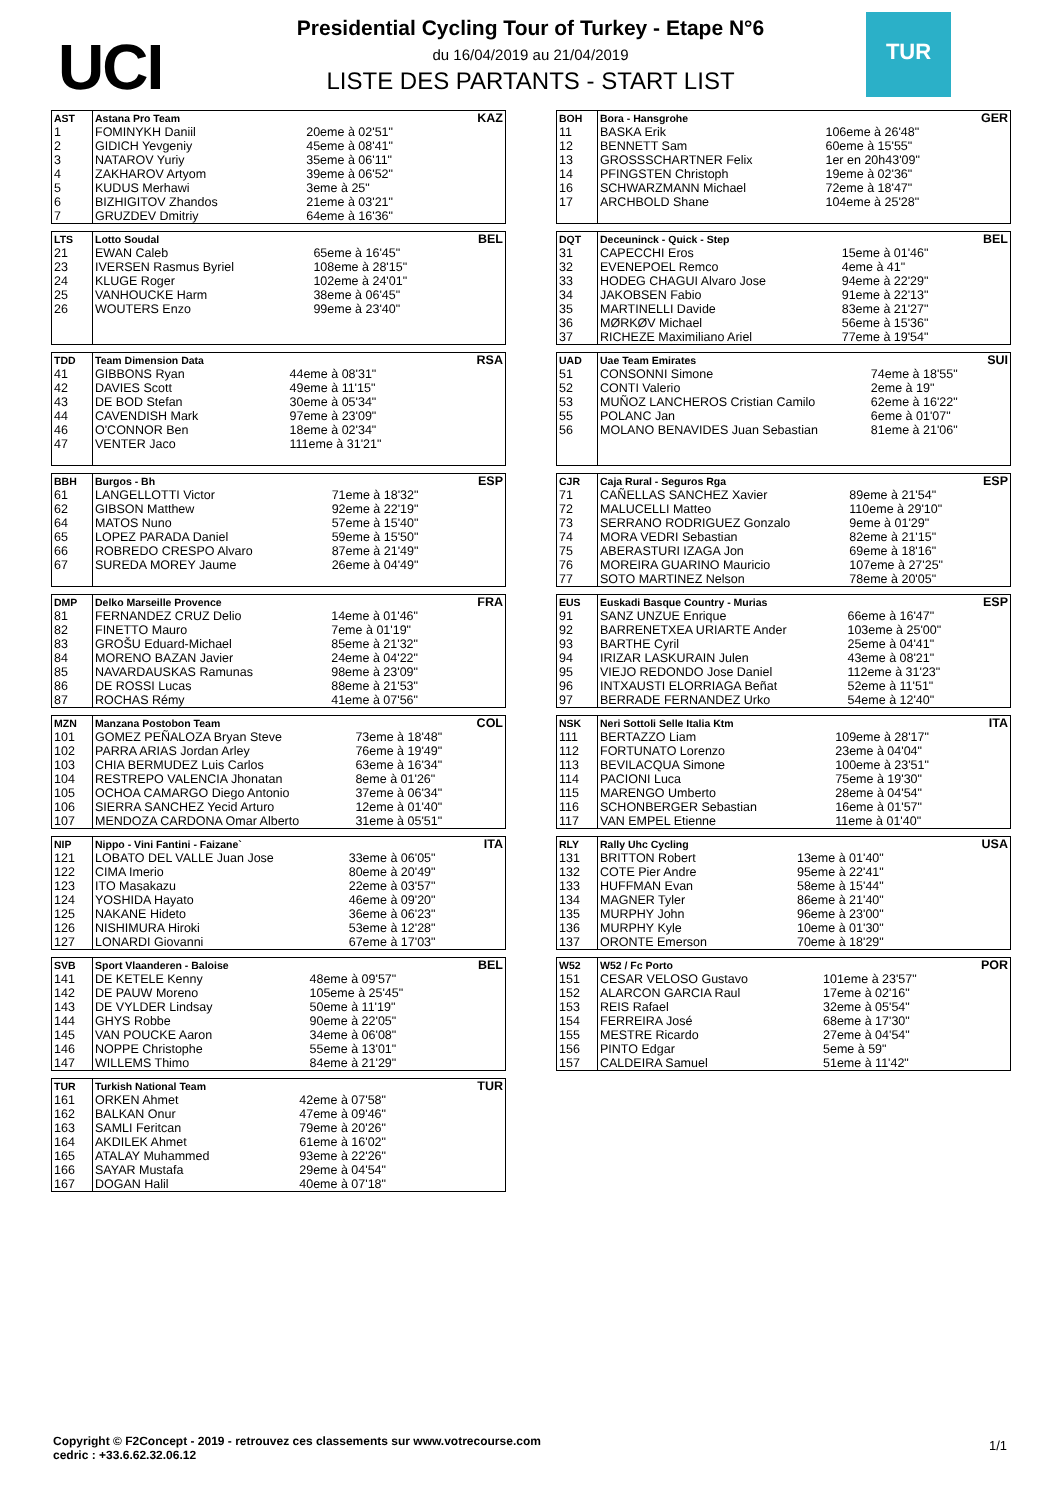UCI
TUR
Presidential Cycling Tour of Turkey - Etape N°6
du 16/04/2019 au 21/04/2019
LISTE DES PARTANTS - START LIST
| AST | Astana Pro Team | | KAZ |
| --- | --- | --- | --- |
| 1 | FOMINYKH Daniil | 20eme à 02'51" | |
| 2 | GIDICH Yevgeniy | 45eme à 08'41" | |
| 3 | NATAROV Yuriy | 35eme à 06'11" | |
| 4 | ZAKHAROV Artyom | 39eme à 06'52" | |
| 5 | KUDUS Merhawi | 3eme à 25" | |
| 6 | BIZHIGITOV Zhandos | 21eme à 03'21" | |
| 7 | GRUZDEV Dmitriy | 64eme à 16'36" | |
| LTS | Lotto Soudal | | BEL |
| --- | --- | --- | --- |
| 21 | EWAN Caleb | 65eme à 16'45" | |
| 23 | IVERSEN Rasmus Byriel | 108eme à 28'15" | |
| 24 | KLUGE Roger | 102eme à 24'01" | |
| 25 | VANHOUCKE Harm | 38eme à 06'45" | |
| 26 | WOUTERS Enzo | 99eme à 23'40" | |
| TDD | Team Dimension Data | | RSA |
| --- | --- | --- | --- |
| 41 | GIBBONS Ryan | 44eme à 08'31" | |
| 42 | DAVIES Scott | 49eme à 11'15" | |
| 43 | DE BOD Stefan | 30eme à 05'34" | |
| 44 | CAVENDISH Mark | 97eme à 23'09" | |
| 46 | O'CONNOR Ben | 18eme à 02'34" | |
| 47 | VENTER Jaco | 111eme à 31'21" | |
| BBH | Burgos - Bh | | ESP |
| --- | --- | --- | --- |
| 61 | LANGELLOTTI Victor | 71eme à 18'32" | |
| 62 | GIBSON Matthew | 92eme à 22'19" | |
| 64 | MATOS Nuno | 57eme à 15'40" | |
| 65 | LOPEZ PARADA Daniel | 59eme à 15'50" | |
| 66 | ROBREDO CRESPO Alvaro | 87eme à 21'49" | |
| 67 | SUREDA MOREY Jaume | 26eme à 04'49" | |
| DMP | Delko Marseille Provence | | FRA |
| --- | --- | --- | --- |
| 81 | FERNANDEZ CRUZ Delio | 14eme à 01'46" | |
| 82 | FINETTO Mauro | 7eme à 01'19" | |
| 83 | GROŠU Eduard-Michael | 85eme à 21'32" | |
| 84 | MORENO BAZAN Javier | 24eme à 04'22" | |
| 85 | NAVARDAUSKAS Ramunas | 98eme à 23'09" | |
| 86 | DE ROSSI Lucas | 88eme à 21'53" | |
| 87 | ROCHAS Rémy | 41eme à 07'56" | |
| MZN | Manzana Postobon Team | | COL |
| --- | --- | --- | --- |
| 101 | GOMEZ PEÑALOZA Bryan Steve | 73eme à 18'48" | |
| 102 | PARRA ARIAS Jordan Arley | 76eme à 19'49" | |
| 103 | CHIA BERMUDEZ Luis Carlos | 63eme à 16'34" | |
| 104 | RESTREPO VALENCIA Jhonatan | 8eme à 01'26" | |
| 105 | OCHOA CAMARGO Diego Antonio | 37eme à 06'34" | |
| 106 | SIERRA SANCHEZ Yecid Arturo | 12eme à 01'40" | |
| 107 | MENDOZA CARDONA Omar Alberto | 31eme à 05'51" | |
| NIP | Nippo - Vini Fantini - Faizane` | | ITA |
| --- | --- | --- | --- |
| 121 | LOBATO DEL VALLE Juan Jose | 33eme à 06'05" | |
| 122 | CIMA Imerio | 80eme à 20'49" | |
| 123 | ITO Masakazu | 22eme à 03'57" | |
| 124 | YOSHIDA Hayato | 46eme à 09'20" | |
| 125 | NAKANE Hideto | 36eme à 06'23" | |
| 126 | NISHIMURA Hiroki | 53eme à 12'28" | |
| 127 | LONARDI Giovanni | 67eme à 17'03" | |
| SVB | Sport Vlaanderen - Baloise | | BEL |
| --- | --- | --- | --- |
| 141 | DE KETELE Kenny | 48eme à 09'57" | |
| 142 | DE PAUW Moreno | 105eme à 25'45" | |
| 143 | DE VYLDER Lindsay | 50eme à 11'19" | |
| 144 | GHYS Robbe | 90eme à 22'05" | |
| 145 | VAN POUCKE Aaron | 34eme à 06'08" | |
| 146 | NOPPE Christophe | 55eme à 13'01" | |
| 147 | WILLEMS Thimo | 84eme à 21'29" | |
| TUR | Turkish National Team | | TUR |
| --- | --- | --- | --- |
| 161 | ORKEN Ahmet | 42eme à 07'58" | |
| 162 | BALKAN Onur | 47eme à 09'46" | |
| 163 | SAMLI Feritcan | 79eme à 20'26" | |
| 164 | AKDILEK Ahmet | 61eme à 16'02" | |
| 165 | ATALAY Muhammed | 93eme à 22'26" | |
| 166 | SAYAR Mustafa | 29eme à 04'54" | |
| 167 | DOGAN Halil | 40eme à 07'18" | |
| BOH | Bora - Hansgrohe | | GER |
| --- | --- | --- | --- |
| 11 | BASKA Erik | 106eme à 26'48" | |
| 12 | BENNETT Sam | 60eme à 15'55" | |
| 13 | GROSSSCHARTNER Felix | 1er en 20h43'09" | |
| 14 | PFINGSTEN Christoph | 19eme à 02'36" | |
| 16 | SCHWARZMANN Michael | 72eme à 18'47" | |
| 17 | ARCHBOLD Shane | 104eme à 25'28" | |
| DQT | Deceuninck - Quick - Step | | BEL |
| --- | --- | --- | --- |
| 31 | CAPECCHI Eros | 15eme à 01'46" | |
| 32 | EVENEPOEL Remco | 4eme à 41" | |
| 33 | HODEG CHAGUI Alvaro Jose | 94eme à 22'29" | |
| 34 | JAKOBSEN Fabio | 91eme à 22'13" | |
| 35 | MARTINELLI Davide | 83eme à 21'27" | |
| 36 | MØRKØV Michael | 56eme à 15'36" | |
| 37 | RICHEZE Maximiliano Ariel | 77eme à 19'54" | |
| UAD | Uae Team Emirates | | SUI |
| --- | --- | --- | --- |
| 51 | CONSONNI Simone | 74eme à 18'55" | |
| 52 | CONTI Valerio | 2eme à 19" | |
| 53 | MUÑOZ LANCHEROS Cristian Camilo | 62eme à 16'22" | |
| 55 | POLANC Jan | 6eme à 01'07" | |
| 56 | MOLANO BENAVIDES Juan Sebastian | 81eme à 21'06" | |
| CJR | Caja Rural - Seguros Rga | | ESP |
| --- | --- | --- | --- |
| 71 | CAÑELLAS SANCHEZ Xavier | 89eme à 21'54" | |
| 72 | MALUCELLI Matteo | 110eme à 29'10" | |
| 73 | SERRANO RODRIGUEZ Gonzalo | 9eme à 01'29" | |
| 74 | MORA VEDRI Sebastian | 82eme à 21'15" | |
| 75 | ABERASTURI IZAGA Jon | 69eme à 18'16" | |
| 76 | MOREIRA GUARINO Mauricio | 107eme à 27'25" | |
| 77 | SOTO MARTINEZ Nelson | 78eme à 20'05" | |
| EUS | Euskadi Basque Country - Murias | | ESP |
| --- | --- | --- | --- |
| 91 | SANZ UNZUE Enrique | 66eme à 16'47" | |
| 92 | BARRENETXEA URIARTE Ander | 103eme à 25'00" | |
| 93 | BARTHE Cyril | 25eme à 04'41" | |
| 94 | IRIZAR LASKURAIN Julen | 43eme à 08'21" | |
| 95 | VIEJO REDONDO Jose Daniel | 112eme à 31'23" | |
| 96 | INTXAUSTI ELORRIAGA Beñat | 52eme à 11'51" | |
| 97 | BERRADE FERNANDEZ Urko | 54eme à 12'40" | |
| NSK | Neri Sottoli Selle Italia Ktm | | ITA |
| --- | --- | --- | --- |
| 111 | BERTAZZO Liam | 109eme à 28'17" | |
| 112 | FORTUNATO Lorenzo | 23eme à 04'04" | |
| 113 | BEVILACQUA Simone | 100eme à 23'51" | |
| 114 | PACIONI Luca | 75eme à 19'30" | |
| 115 | MARENGO Umberto | 28eme à 04'54" | |
| 116 | SCHONBERGER Sebastian | 16eme à 01'57" | |
| 117 | VAN EMPEL Etienne | 11eme à 01'40" | |
| RLY | Rally Uhc Cycling | | USA |
| --- | --- | --- | --- |
| 131 | BRITTON Robert | 13eme à 01'40" | |
| 132 | COTE Pier Andre | 95eme à 22'41" | |
| 133 | HUFFMAN Evan | 58eme à 15'44" | |
| 134 | MAGNER Tyler | 86eme à 21'40" | |
| 135 | MURPHY John | 96eme à 23'00" | |
| 136 | MURPHY Kyle | 10eme à 01'30" | |
| 137 | ORONTE Emerson | 70eme à 18'29" | |
| W52 | W52 / Fc Porto | | POR |
| --- | --- | --- | --- |
| 151 | CESAR VELOSO Gustavo | 101eme à 23'57" | |
| 152 | ALARCON GARCIA Raul | 17eme à 02'16" | |
| 153 | REIS Rafael | 32eme à 05'54" | |
| 154 | FERREIRA José | 68eme à 17'30" | |
| 155 | MESTRE Ricardo | 27eme à 04'54" | |
| 156 | PINTO Edgar | 5eme à 59" | |
| 157 | CALDEIRA Samuel | 51eme à 11'42" | |
Copyright © F2Concept - 2019 - retrouvez ces classements sur www.votrecourse.com
cedric : +33.6.62.32.06.12
1/1